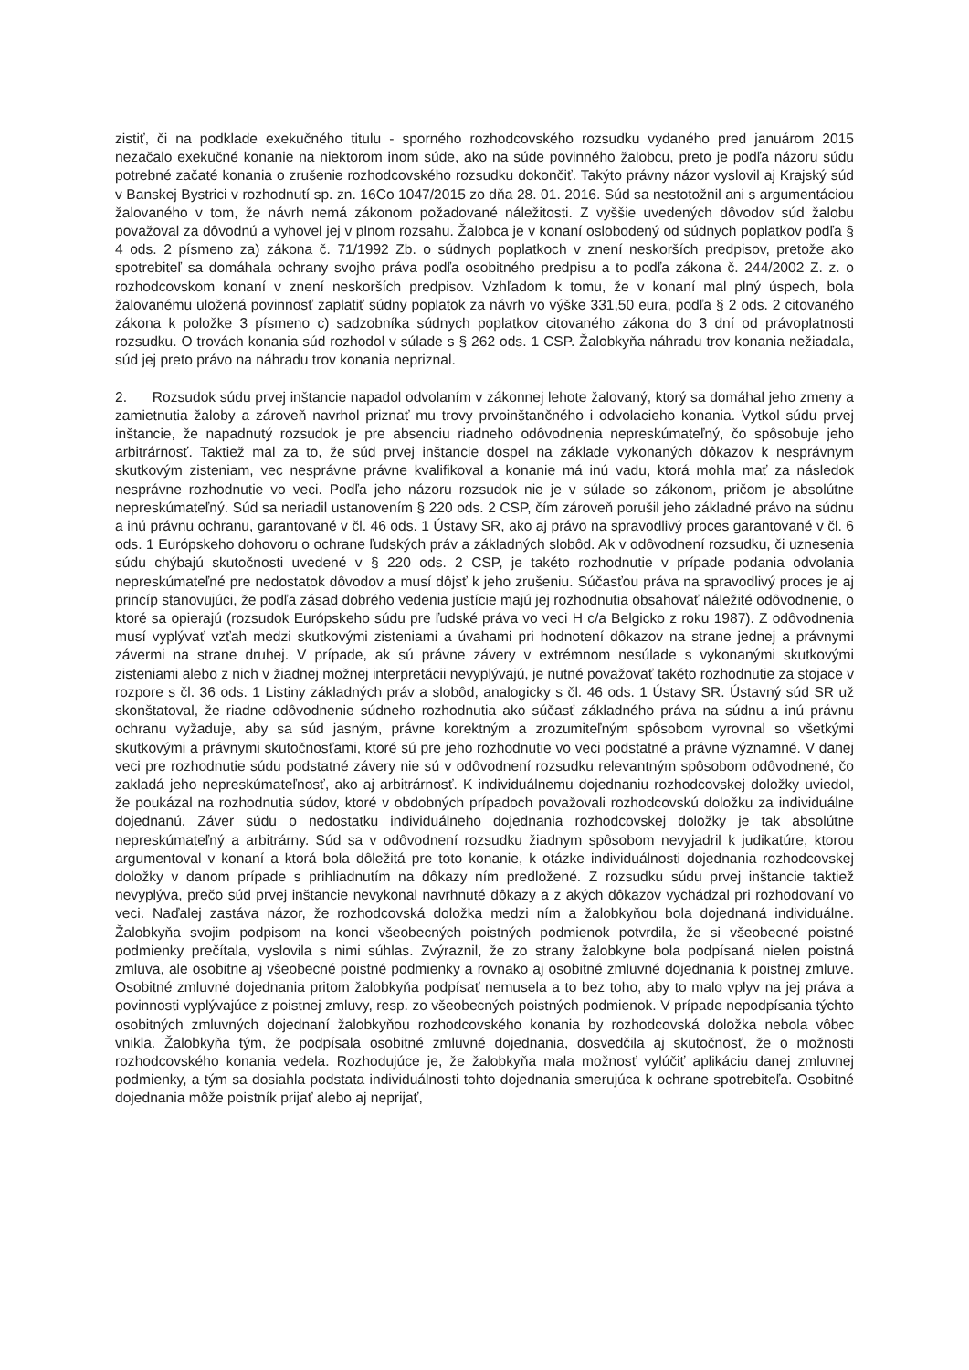zistiť, či na podklade exekučného titulu - sporného rozhodcovského rozsudku vydaného pred januárom 2015 nezačalo exekučné konanie na niektorom inom súde, ako na súde povinného žalobcu, preto je podľa názoru súdu potrebné začaté konania o zrušenie rozhodcovského rozsudku dokončiť. Takýto právny názor vyslovil aj Krajský súd v Banskej Bystrici v rozhodnutí sp. zn. 16Co 1047/2015 zo dňa 28. 01. 2016. Súd sa nestotožnil ani s argumentáciou žalovaného v tom, že návrh nemá zákonom požadované náležitosti. Z vyššie uvedených dôvodov súd žalobu považoval za dôvodnú a vyhovel jej v plnom rozsahu. Žalobca je v konaní oslobodený od súdnych poplatkov podľa § 4 ods. 2 písmeno za) zákona č. 71/1992 Zb. o súdnych poplatkoch v znení neskorších predpisov, pretože ako spotrebiteľ sa domáhala ochrany svojho práva podľa osobitného predpisu a to podľa zákona č. 244/2002 Z. z. o rozhodcovskom konaní v znení neskorších predpisov. Vzhľadom k tomu, že v konaní mal plný úspech, bola žalovanému uložená povinnosť zaplatiť súdny poplatok za návrh vo výške 331,50 eura, podľa § 2 ods. 2 citovaného zákona k položke 3 písmeno c) sadzobníka súdnych poplatkov citovaného zákona do 3 dní od právoplatnosti rozsudku. O trovách konania súd rozhodol v súlade s § 262 ods. 1 CSP. Žalobkyňa náhradu trov konania nežiadala, súd jej preto právo na náhradu trov konania nepriznal.
2. Rozsudok súdu prvej inštancie napadol odvolaním v zákonnej lehote žalovaný, ktorý sa domáhal jeho zmeny a zamietnutia žaloby a zároveň navrhol priznať mu trovy prvoinštančného i odvolacieho konania. Vytkol súdu prvej inštancie, že napadnutý rozsudok je pre absenciu riadneho odôvodnenia nepreskúmateľný, čo spôsobuje jeho arbitrárnosť. Taktiež mal za to, že súd prvej inštancie dospel na základe vykonaných dôkazov k nesprávnym skutkovým zisteniam, vec nesprávne právne kvalifikoval a konanie má inú vadu, ktorá mohla mať za následok nesprávne rozhodnutie vo veci. Podľa jeho názoru rozsudok nie je v súlade so zákonom, pričom je absolútne nepreskúmateľný. Súd sa neriadil ustanovením § 220 ods. 2 CSP, čím zároveň porušil jeho základné právo na súdnu a inú právnu ochranu, garantované v čl. 46 ods. 1 Ústavy SR, ako aj právo na spravodlivý proces garantované v čl. 6 ods. 1 Európskeho dohovoru o ochrane ľudských práv a základných slobôd. Ak v odôvodnení rozsudku, či uznesenia súdu chýbajú skutočnosti uvedené v § 220 ods. 2 CSP, je takéto rozhodnutie v prípade podania odvolania nepreskúmateľné pre nedostatok dôvodov a musí dôjsť k jeho zrušeniu. Súčasťou práva na spravodlivý proces je aj princíp stanovujúci, že podľa zásad dobrého vedenia justície majú jej rozhodnutia obsahovať náležité odôvodnenie, o ktoré sa opierajú (rozsudok Európskeho súdu pre ľudské práva vo veci H c/a Belgicko z roku 1987). Z odôvodnenia musí vyplývať vzťah medzi skutkovými zisteniami a úvahami pri hodnotení dôkazov na strane jednej a právnymi závermi na strane druhej. V prípade, ak sú právne závery v extrémnom nesúlade s vykonanými skutkovými zisteniami alebo z nich v žiadnej možnej interpretácii nevyplývajú, je nutné považovať takéto rozhodnutie za stojace v rozpore s čl. 36 ods. 1 Listiny základných práv a slobôd, analogicky s čl. 46 ods. 1 Ústavy SR. Ústavný súd SR už skonštatoval, že riadne odôvodnenie súdneho rozhodnutia ako súčasť základného práva na súdnu a inú právnu ochranu vyžaduje, aby sa súd jasným, právne korektným a zrozumiteľným spôsobom vyrovnal so všetkými skutkovými a právnymi skutočnosťami, ktoré sú pre jeho rozhodnutie vo veci podstatné a právne významné. V danej veci pre rozhodnutie súdu podstatné závery nie sú v odôvodnení rozsudku relevantným spôsobom odôvodnené, čo zakladá jeho nepreskúmateľnosť, ako aj arbitrárnosť. K individuálnemu dojednaniu rozhodcovskej doložky uviedol, že poukázal na rozhodnutia súdov, ktoré v obdobných prípadoch považovali rozhodcovskú doložku za individuálne dojednanú. Záver súdu o nedostatku individuálneho dojednania rozhodcovskej doložky je tak absolútne nepreskúmateľný a arbitrárny. Súd sa v odôvodnení rozsudku žiadnym spôsobom nevyjadril k judikatúre, ktorou argumentoval v konaní a ktorá bola dôležitá pre toto konanie, k otázke individuálnosti dojednania rozhodcovskej doložky v danom prípade s prihliadnutím na dôkazy ním predložené. Z rozsudku súdu prvej inštancie taktiež nevyplýva, prečo súd prvej inštancie nevykonal navrhnuté dôkazy a z akých dôkazov vychádzal pri rozhodovaní vo veci. Naďalej zastáva názor, že rozhodcovská doložka medzi ním a žalobkyňou bola dojednaná individuálne. Žalobkyňa svojim podpisom na konci všeobecných poistných podmienok potvrdila, že si všeobecné poistné podmienky prečítala, vyslovila s nimi súhlas. Zvýraznil, že zo strany žalobkyne bola podpísaná nielen poistná zmluva, ale osobitne aj všeobecné poistné podmienky a rovnako aj osobitné zmluvné dojednania k poistnej zmluve. Osobitné zmluvné dojednania pritom žalobkyňa podpísať nemusela a to bez toho, aby to malo vplyv na jej práva a povinnosti vyplývajúce z poistnej zmluvy, resp. zo všeobecných poistných podmienok. V prípade nepodpísania týchto osobitných zmluvných dojednaní žalobkyňou rozhodcovského konania by rozhodcovská doložka nebola vôbec vnikla. Žalobkyňa tým, že podpísala osobitné zmluvné dojednania, dosvedčila aj skutočnosť, že o možnosti rozhodcovského konania vedela. Rozhodujúce je, že žalobkyňa mala možnosť vylúčiť aplikáciu danej zmluvnej podmienky, a tým sa dosiahla podstata individuálnosti tohto dojednania smerujúca k ochrane spotrebiteľa. Osobitné dojednania môže poistník prijať alebo aj neprijať,